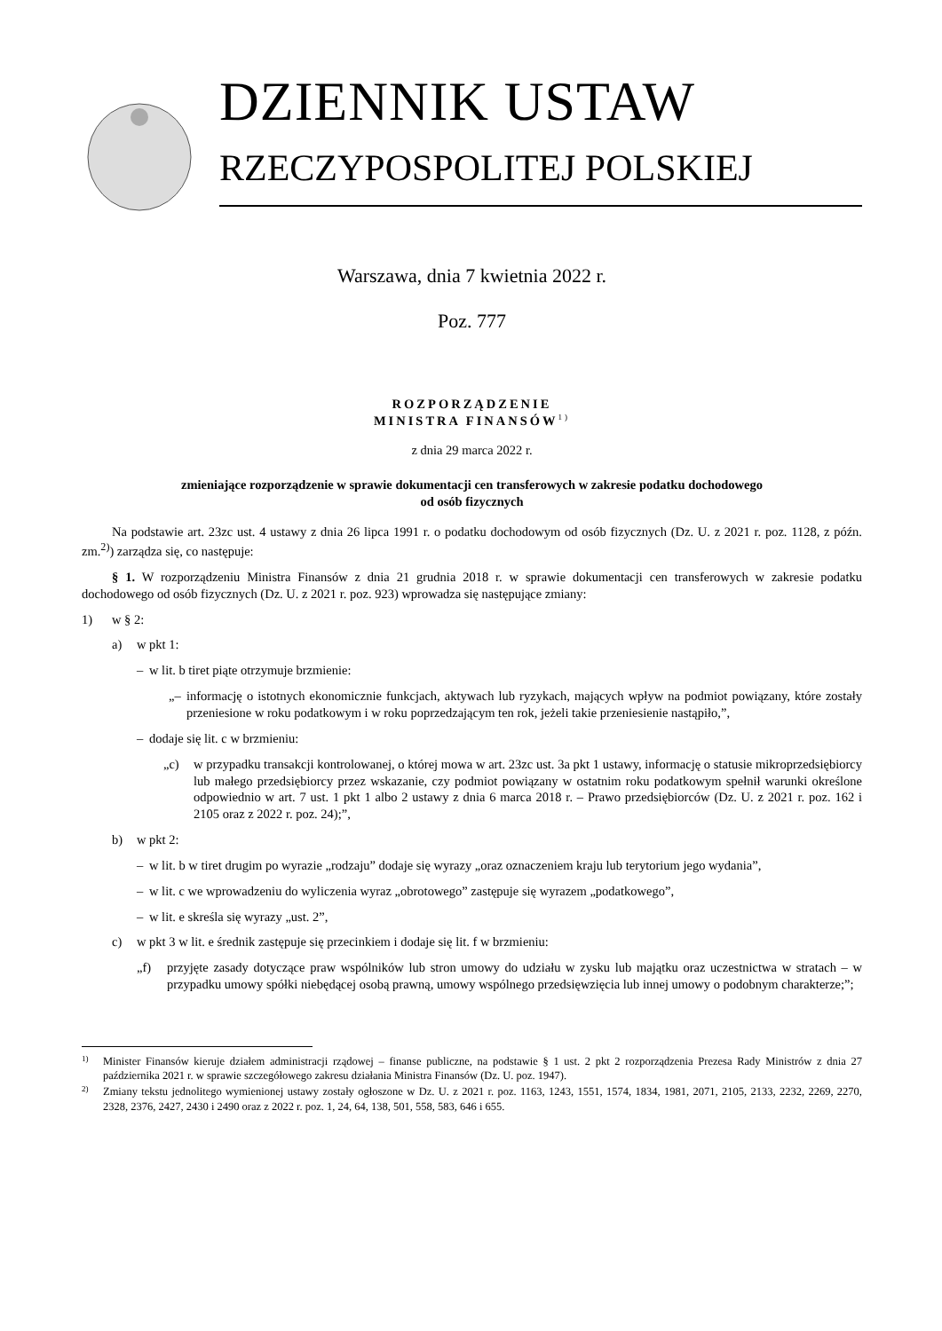DZIENNIK USTAW
RZECZYPOSPOLITEJ POLSKIEJ
Warszawa, dnia 7 kwietnia 2022 r.
Poz. 777
ROZPORZĄDZENIE
MINISTRA FINANSÓW<sup>1)</sup>
z dnia 29 marca 2022 r.
zmieniające rozporządzenie w sprawie dokumentacji cen transferowych w zakresie podatku dochodowego
od osób fizycznych
Na podstawie art. 23zc ust. 4 ustawy z dnia 26 lipca 1991 r. o podatku dochodowym od osób fizycznych (Dz. U. z 2021 r. poz. 1128, z późn. zm.<sup>2)</sup>) zarządza się, co następuje:
§ 1. W rozporządzeniu Ministra Finansów z dnia 21 grudnia 2018 r. w sprawie dokumentacji cen transferowych w zakresie podatku dochodowego od osób fizycznych (Dz. U. z 2021 r. poz. 923) wprowadza się następujące zmiany:
1) w § 2:
a) w pkt 1:
– w lit. b tiret piąte otrzymuje brzmienie:
„– informację o istotnych ekonomicznie funkcjach, aktywach lub ryzykach, mających wpływ na podmiot powiązany, które zostały przeniesione w roku podatkowym i w roku poprzedzającym ten rok, jeżeli takie przeniesienie nastąpiło,”,
– dodaje się lit. c w brzmieniu:
„c) w przypadku transakcji kontrolowanej, o której mowa w art. 23zc ust. 3a pkt 1 ustawy, informację o statusie mikroprzedsiębiorcy lub małego przedsiębiorcy przez wskazanie, czy podmiot powiązany w ostatnim roku podatkowym spełnił warunki określone odpowiednio w art. 7 ust. 1 pkt 1 albo 2 ustawy z dnia 6 marca 2018 r. – Prawo przedsiębiorców (Dz. U. z 2021 r. poz. 162 i 2105 oraz z 2022 r. poz. 24);”,
b) w pkt 2:
– w lit. b w tiret drugim po wyrazie „rodzaju” dodaje się wyrazy „oraz oznaczeniem kraju lub terytorium jego wydania”,
– w lit. c we wprowadzeniu do wyliczenia wyraz „obrotowego” zastępuje się wyrazem „podatkowego”,
– w lit. e skreśla się wyrazy „ust. 2”,
c) w pkt 3 w lit. e średnik zastępuje się przecinkiem i dodaje się lit. f w brzmieniu:
„f) przyjęte zasady dotyczące praw wspólników lub stron umowy do udziału w zysku lub majątku oraz uczestnictwa w stratach – w przypadku umowy spółki niebędącej osobą prawną, umowy wspólnego przedsięwzięcia lub innej umowy o podobnym charakterze;”;
1)
Minister Finansów kieruje działem administracji rządowej – finanse publiczne, na podstawie § 1 ust. 2 pkt 2 rozporządzenia Prezesa Rady Ministrów z dnia 27 października 2021 r. w sprawie szczegółowego zakresu działania Ministra Finansów (Dz. U. poz. 1947).
2)
Zmiany tekstu jednolitego wymienionej ustawy zostały ogłoszone w Dz. U. z 2021 r. poz. 1163, 1243, 1551, 1574, 1834, 1981, 2071, 2105, 2133, 2232, 2269, 2270, 2328, 2376, 2427, 2430 i 2490 oraz z 2022 r. poz. 1, 24, 64, 138, 501, 558, 583, 646 i 655.